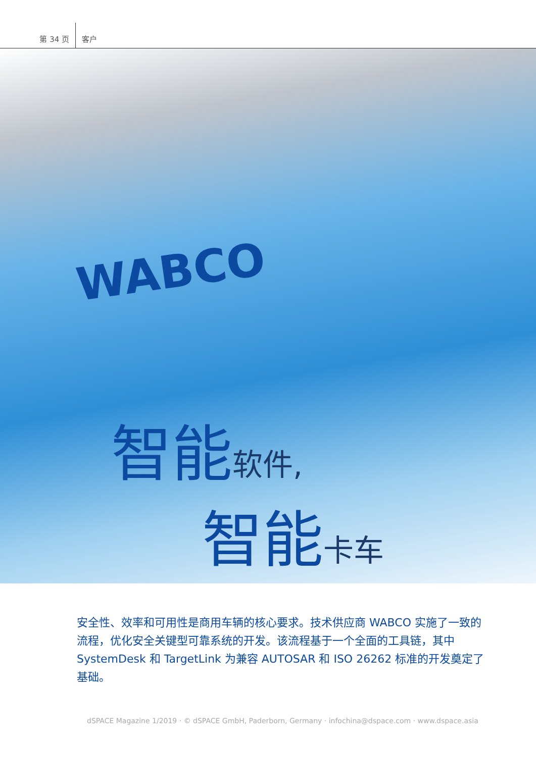第 34 页
客户
WABCO
智能软件,
智能卡车
安全性、效率和可用性是商用车辆的核心要求。技术供应商 WABCO 实施了一致的流程，优化安全关键型可靠系统的开发。该流程基于一个全面的工具链，其中 SystemDesk 和 TargetLink 为兼容 AUTOSAR 和 ISO 26262 标准的开发奠定了基础。
dSPACE Magazine 1/2019 · © dSPACE GmbH, Paderborn, Germany · infochina@dspace.com · www.dspace.asia